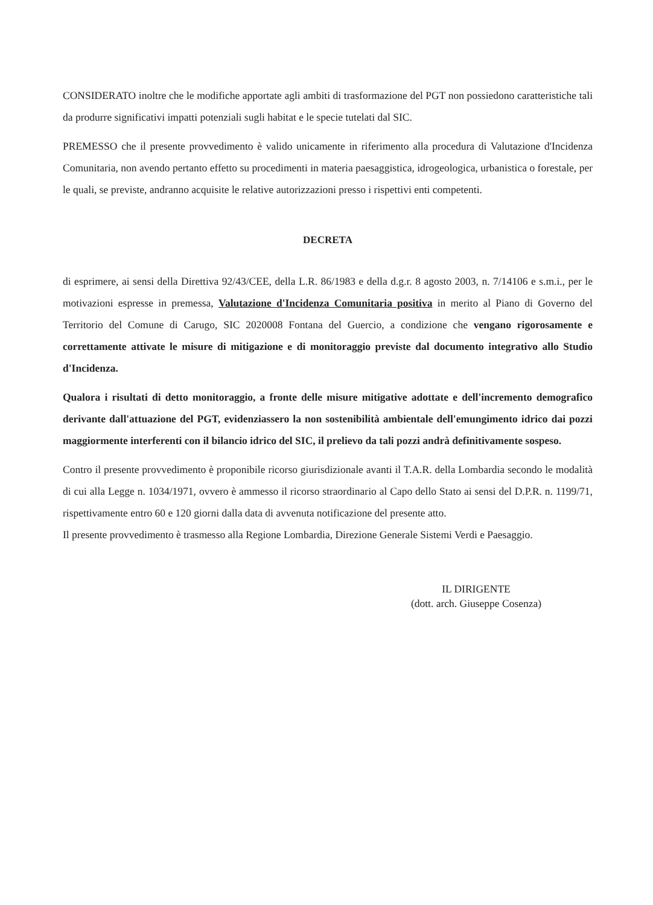CONSIDERATO inoltre che le modifiche apportate agli ambiti di trasformazione del PGT non possiedono caratteristiche tali da produrre significativi impatti potenziali sugli habitat e le specie tutelati dal SIC.
PREMESSO che il presente provvedimento è valido unicamente in riferimento alla procedura di Valutazione d'Incidenza Comunitaria, non avendo pertanto effetto su procedimenti in materia paesaggistica, idrogeologica, urbanistica o forestale, per le quali, se previste, andranno acquisite le relative autorizzazioni presso i rispettivi enti competenti.
DECRETA
di esprimere, ai sensi della Direttiva 92/43/CEE, della L.R. 86/1983 e della d.g.r. 8 agosto 2003, n. 7/14106 e s.m.i., per le motivazioni espresse in premessa, Valutazione d'Incidenza Comunitaria positiva in merito al Piano di Governo del Territorio del Comune di Carugo, SIC 2020008 Fontana del Guercio, a condizione che vengano rigorosamente e correttamente attivate le misure di mitigazione e di monitoraggio previste dal documento integrativo allo Studio d'Incidenza.
Qualora i risultati di detto monitoraggio, a fronte delle misure mitigative adottate e dell'incremento demografico derivante dall'attuazione del PGT, evidenziassero la non sostenibilità ambientale dell'emungimento idrico dai pozzi maggiormente interferenti con il bilancio idrico del SIC, il prelievo da tali pozzi andrà definitivamente sospeso.
Contro il presente provvedimento è proponibile ricorso giurisdizionale avanti il T.A.R. della Lombardia secondo le modalità di cui alla Legge n. 1034/1971, ovvero è ammesso il ricorso straordinario al Capo dello Stato ai sensi del D.P.R. n. 1199/71, rispettivamente entro 60 e 120 giorni dalla data di avvenuta notificazione del presente atto.
Il presente provvedimento è trasmesso alla Regione Lombardia, Direzione Generale Sistemi Verdi e Paesaggio.
IL DIRIGENTE
(dott. arch. Giuseppe Cosenza)